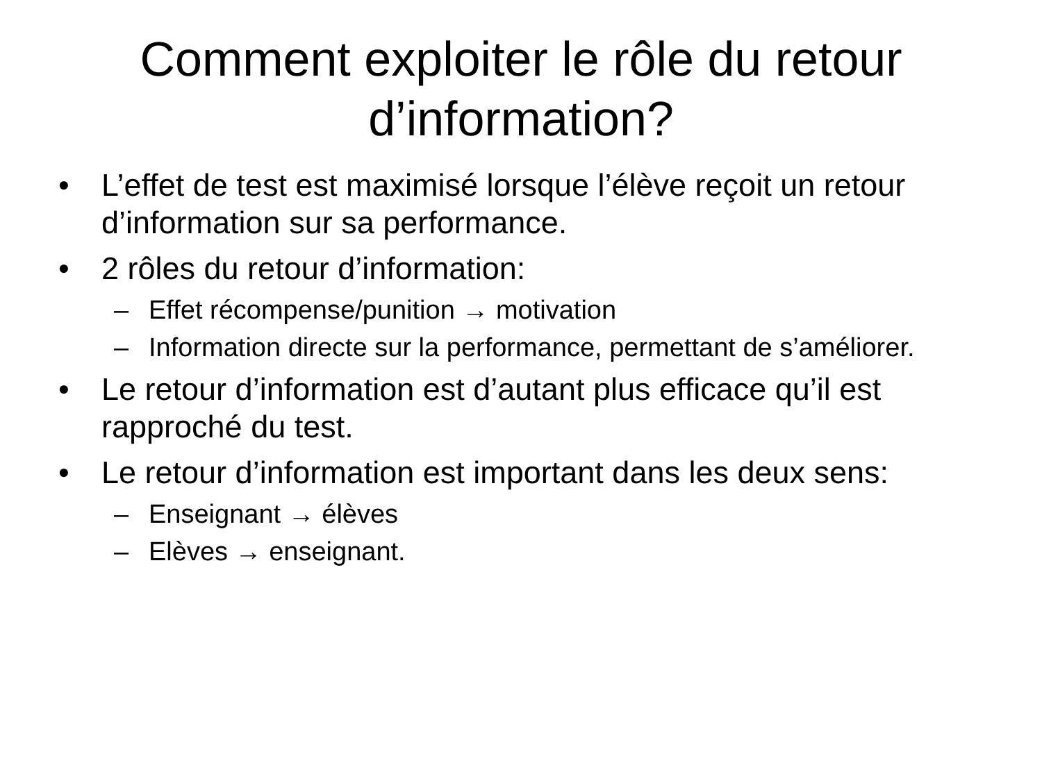Comment exploiter le rôle du retour d’information?
• L’effet de test est maximisé lorsque l’élève reçoit un retour d’information sur sa performance.
• 2 rôles du retour d’information:
– Effet récompense/punition → motivation
– Information directe sur la performance, permettant de s’améliorer.
• Le retour d’information est d’autant plus efficace qu’il est rapproché du test.
• Le retour d’information est important dans les deux sens:
– Enseignant → élèves
– Elèves → enseignant.